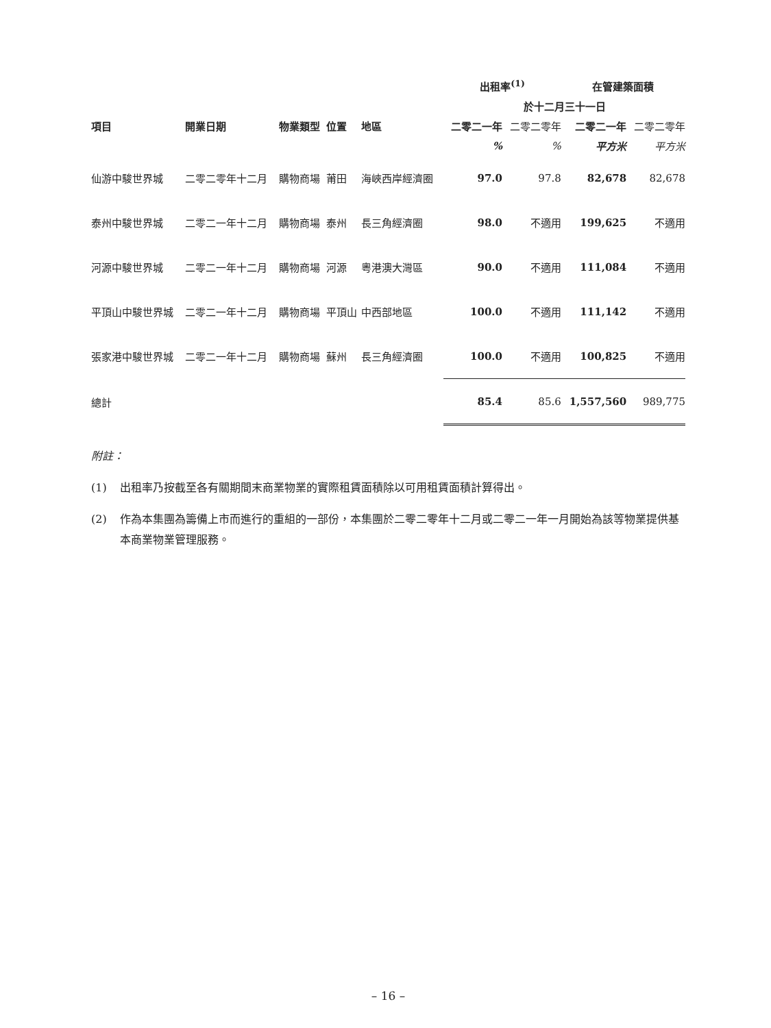| | | | | | 出租率<sup>(1)</sup> | | 在管建築面積 | |
| --- | --- | --- | --- | --- | --- | --- | --- | --- |
| | | | | | 於十二月三十一日 | | | |
| 項目 | 開業日期 | 物業類型 | 位置 | 地區 | 二零二一年 | 二零二零年 | 二零二一年 | 二零二零年 |
| | | | | | % | % | 平方米 | 平方米 |
| 仙游中駿世界城 | 二零二零年十二月 | 購物商場 | 莆田 | 海峽西岸經濟圈 | 97.0 | 97.8 | 82,678 | 82,678 |
| 泰州中駿世界城 | 二零二一年十二月 | 購物商場 | 泰州 | 長三角經濟圈 | 98.0 | 不適用 | 199,625 | 不適用 |
| 河源中駿世界城 | 二零二一年十二月 | 購物商場 | 河源 | 粵港澳大灣區 | 90.0 | 不適用 | 111,084 | 不適用 |
| 平頂山中駿世界城 | 二零二一年十二月 | 購物商場 | 平頂山 | 中西部地區 | 100.0 | 不適用 | 111,142 | 不適用 |
| 張家港中駿世界城 | 二零二一年十二月 | 購物商場 | 蘇州 | 長三角經濟圈 | 100.0 | 不適用 | 100,825 | 不適用 |
| 總計 | | | | | 85.4 | 85.6 | 1,557,560 | 989,775 |
附註：
(1) 出租率乃按截至各有關期間末商業物業的實際租賃面積除以可用租賃面積計算得出。
(2) 作為本集團為籌備上市而進行的重組的一部份，本集團於二零二零年十二月或二零二一年一月開始為該等物業提供基本商業物業管理服務。
– 16 –